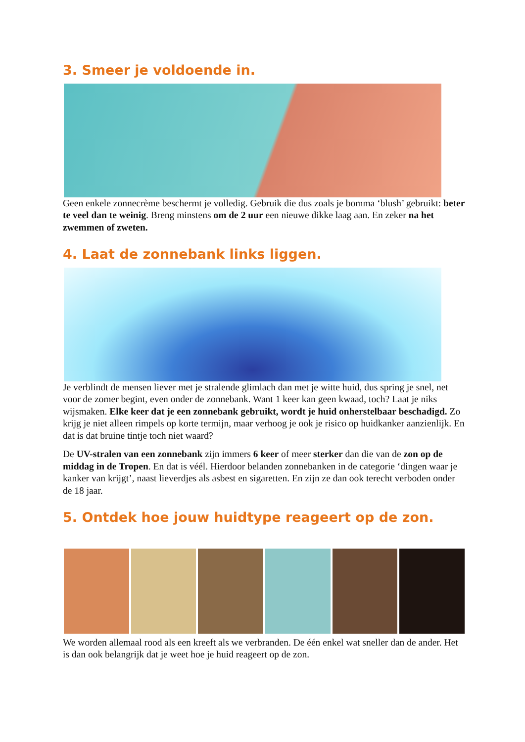3. Smeer je voldoende in.
Geen enkele zonnecrème beschermt je volledig. Gebruik die dus zoals je bomma ‘blush’ gebruikt: beter te veel dan te weinig. Breng minstens om de 2 uur een nieuwe dikke laag aan. En zeker na het zwemmen of zweten.
4. Laat de zonnebank links liggen.
Je verblindt de mensen liever met je stralende glimlach dan met je witte huid, dus spring je snel, net voor de zomer begint, even onder de zonnebank. Want 1 keer kan geen kwaad, toch? Laat je niks wijsmaken. Elke keer dat je een zonnebank gebruikt, wordt je huid onherstelbaar beschadigd. Zo krijg je niet alleen rimpels op korte termijn, maar verhoog je ook je risico op huidkanker aanzienlijk. En dat is dat bruine tintje toch niet waard?
De UV-stralen van een zonnebank zijn immers 6 keer of meer sterker dan die van de zon op de middag in de Tropen. En dat is véél. Hierdoor belanden zonnebanken in de categorie ‘dingen waar je kanker van krijgt’, naast lieverdjes als asbest en sigaretten. En zijn ze dan ook terecht verboden onder de 18 jaar.
5. Ontdek hoe jouw huidtype reageert op de zon.
We worden allemaal rood als een kreeft als we verbranden. De één enkel wat sneller dan de ander. Het is dan ook belangrijk dat je weet hoe je huid reageert op de zon.